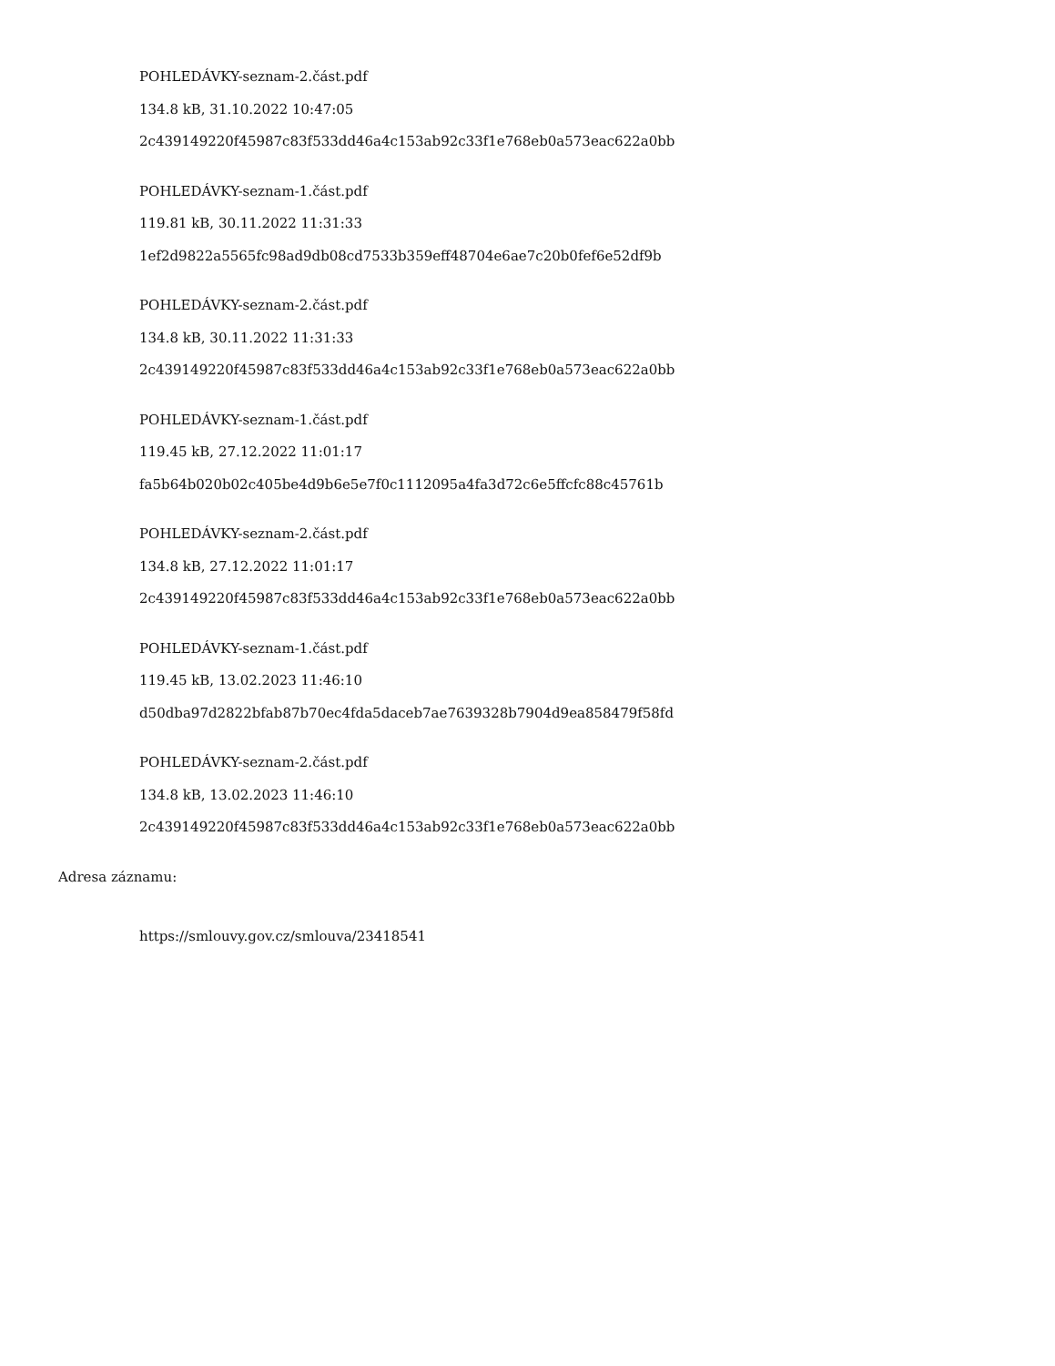POHLEDÁVKY-seznam-2.část.pdf
134.8 kB, 31.10.2022 10:47:05
2c439149220f45987c83f533dd46a4c153ab92c33f1e768eb0a573eac622a0bb
POHLEDÁVKY-seznam-1.část.pdf
119.81 kB, 30.11.2022 11:31:33
1ef2d9822a5565fc98ad9db08cd7533b359eff48704e6ae7c20b0fef6e52df9b
POHLEDÁVKY-seznam-2.část.pdf
134.8 kB, 30.11.2022 11:31:33
2c439149220f45987c83f533dd46a4c153ab92c33f1e768eb0a573eac622a0bb
POHLEDÁVKY-seznam-1.část.pdf
119.45 kB, 27.12.2022 11:01:17
fa5b64b020b02c405be4d9b6e5e7f0c1112095a4fa3d72c6e5ffcfc88c45761b
POHLEDÁVKY-seznam-2.část.pdf
134.8 kB, 27.12.2022 11:01:17
2c439149220f45987c83f533dd46a4c153ab92c33f1e768eb0a573eac622a0bb
POHLEDÁVKY-seznam-1.část.pdf
119.45 kB, 13.02.2023 11:46:10
d50dba97d2822bfab87b70ec4fda5daceb7ae7639328b7904d9ea858479f58fd
POHLEDÁVKY-seznam-2.část.pdf
134.8 kB, 13.02.2023 11:46:10
2c439149220f45987c83f533dd46a4c153ab92c33f1e768eb0a573eac622a0bb
Adresa záznamu:
https://smlouvy.gov.cz/smlouva/23418541